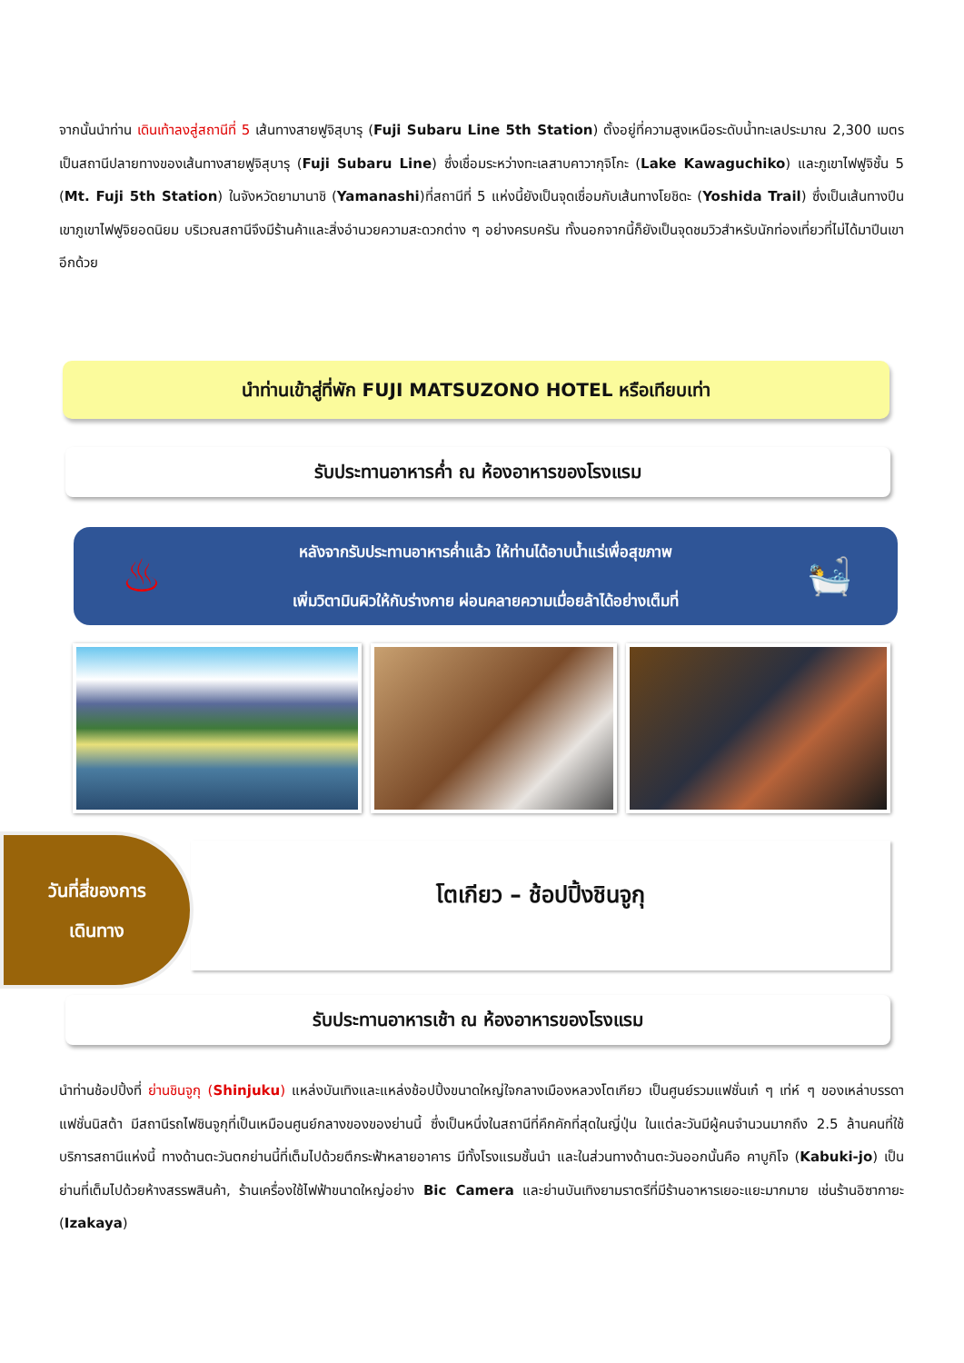จากนั้นนำท่าน เดินเท้าลงสู่สถานีที่ 5 เส้นทางสายฟูจิสุบารุ (Fuji Subaru Line 5th Station) ตั้งอยู่ที่ความสูงเหนือระดับน้ำทะเลประมาณ 2,300 เมตร เป็นสถานีปลายทางของเส้นทางสายฟูจิสุบารุ (Fuji Subaru Line) ซึ่งเชื่อมระหว่างทะเลสาบคาวากุจิโกะ (Lake Kawaguchiko) และภูเขาไฟฟูจิชั้น 5 (Mt. Fuji 5th Station) ในจังหวัดยามานาชิ (Yamanashi)ที่สถานีที่ 5 แห่งนี้ยังเป็นจุดเชื่อมกับเส้นทางโยชิดะ (Yoshida Trail) ซึ่งเป็นเส้นทางปีนเขาภูเขาไฟฟูจิยอดนิยม บริเวณสถานีจึงมีร้านค้าและสิ่งอำนวยความสะดวกต่าง ๆ อย่างครบครัน ทั้งนอกจากนี้ก็ยังเป็นจุดชมวิวสำหรับนักท่องเที่ยวที่ไม่ได้มาปีนเขาอีกด้วย
นำท่านเข้าสู่ที่พัก FUJI MATSUZONO HOTEL หรือเทียบเท่า
รับประทานอาหารค่ำ ณ ห้องอาหารของโรงแรม
♨
หลังจากรับประทานอาหารค่ำแล้ว ให้ท่านได้อาบน้ำแร่เพื่อสุขภาพ
เพิ่มวิตามินผิวให้กับร่างกาย ผ่อนคลายความเมื่อยล้าได้อย่างเต็มที่
🛀
โตเกียว – ช้อปปิ้งชินจูกุ
วันที่สี่ของการ
เดินทาง
รับประทานอาหารเช้า ณ ห้องอาหารของโรงแรม
นำท่านช้อปปิ้งที่ ย่านชินจูกุ (Shinjuku) แหล่งบันเทิงและแหล่งช้อปปิ้งขนาดใหญ่ใจกลางเมืองหลวงโตเกียว เป็นศูนย์รวมแฟชั่นเก๋ ๆ เท่ห์ ๆ ของเหล่าบรรดาแฟชั่นนิสต้า มีสถานีรถไฟชินจูกุที่เป็นเหมือนศูนย์กลางของของย่านนี้ ซึ่งเป็นหนึ่งในสถานีที่คึกคักที่สุดในญี่ปุ่น ในแต่ละวันมีผู้คนจำนวนมากถึง 2.5 ล้านคนที่ใช้บริการสถานีแห่งนี้ ทางด้านตะวันตกย่านนี้ที่เต็มไปด้วยตึกระฟ้าหลายอาคาร มีทั้งโรงแรมชั้นนำ และในส่วนทางด้านตะวันออกนั้นคือ คาบูกิโจ (Kabuki-jo) เป็นย่านที่เต็มไปด้วยห้างสรรพสินค้า, ร้านเครื่องใช้ไฟฟ้าขนาดใหญ่อย่าง Bic Camera และย่านบันเทิงยามราตรีที่มีร้านอาหารเยอะแยะมากมาย เช่นร้านอิซากายะ (Izakaya)